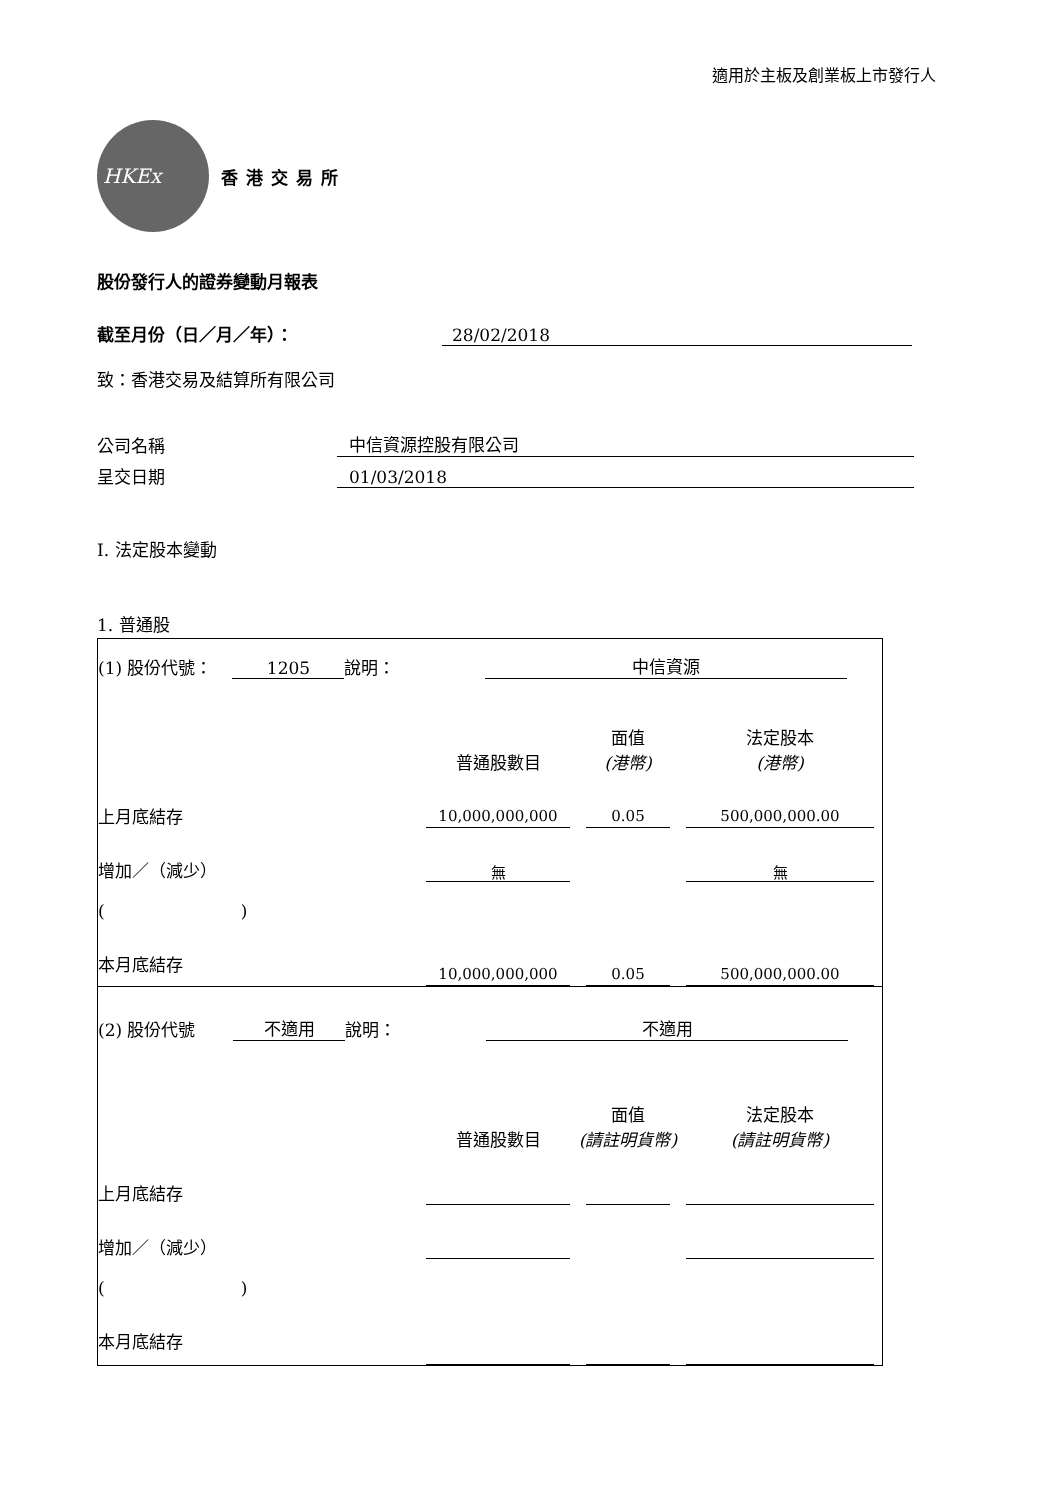適用於主板及創業板上市發行人
HKEx
香港交易所
股份發行人的證券變動月報表
截至月份（日／月／年）： 28/02/2018
致：香港交易及結算所有限公司
公司名稱 中信資源控股有限公司
呈交日期 01/03/2018
I. 法定股本變動
1. 普通股
| (1) 股份代號： 1205 說明： 中信資源 | | | |
| | 普通股數目 | 面值 (港幣) | 法定股本 (港幣) |
| 上月底結存 | 10,000,000,000 | 0.05 | 500,000,000.00 |
| 增加／（減少） | 無 | | 無 |
| ( ) | | | |
| 本月底結存 | 10,000,000,000 | 0.05 | 500,000,000.00 |
| (2) 股份代號 不適用 說明： 不適用 | | | |
| | 普通股數目 | 面值 (請註明貨幣) | 法定股本 (請註明貨幣) |
| 上月底結存 | | | |
| 增加／（減少） | | | |
| ( ) | | | |
| 本月底結存 | | | |